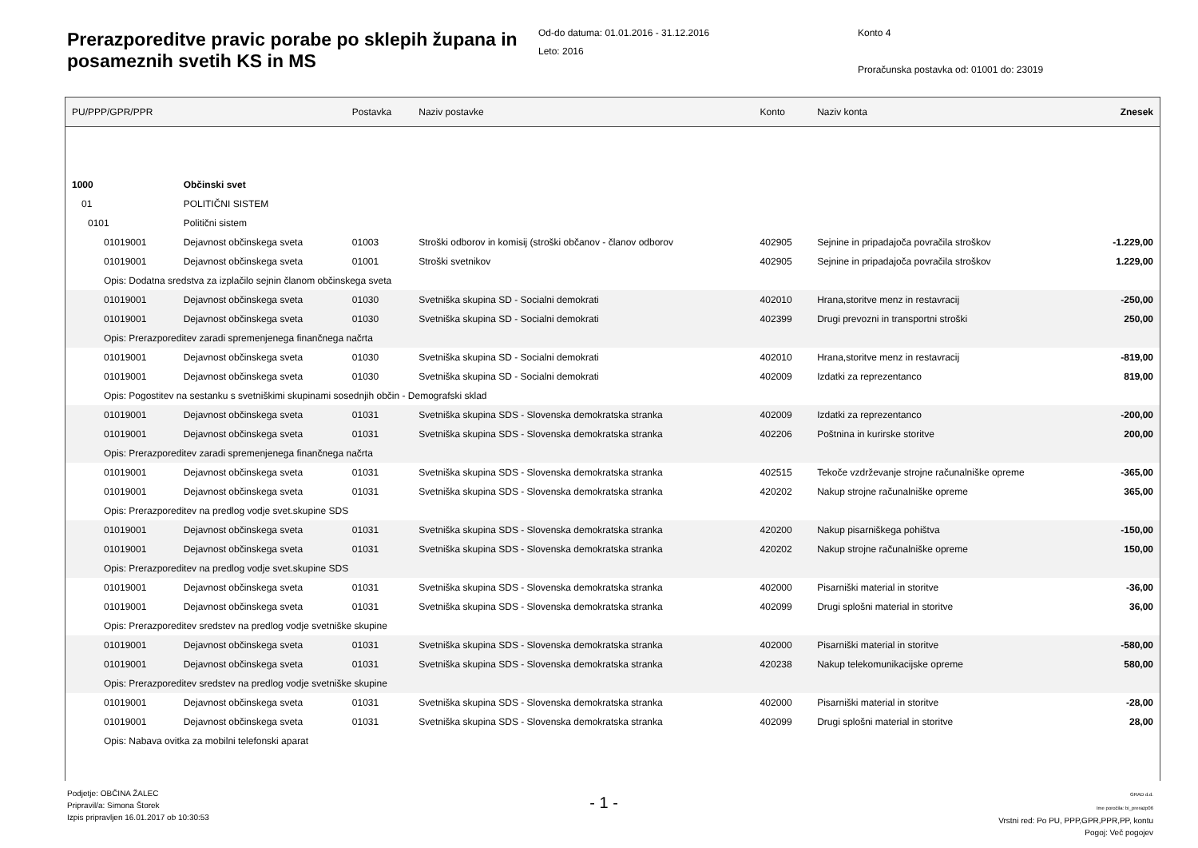Prerazporeditve pravic porabe po sklepih županа in posameznih svetih KS in MS
Od-do datuma: 01.01.2016 - 31.12.2016
Leto: 2016
Konto 4
Proračunska postavka od: 01001 do: 23019
| PU/PPP/GPR/PPR | | Postavka | Naziv postavke | Konto | Naziv konta | Znesek |
| --- | --- | --- | --- | --- | --- | --- |
| 1000 | Občinski svet | | | | | |
| 01 | POLITIČNI SISTEM | | | | | |
| 0101 | Politični sistem | | | | | |
| 01019001 | Dejavnost občinskega sveta | 01003 | Stroški odborov in komisij (stroški občanov - članov odborov | 402905 | Sejnine in pripadajoča povračila stroškov | -1.229,00 |
| 01019001 | Dejavnost občinskega sveta | 01001 | Stroški svetnikov | 402905 | Sejnine in pripadajoča povračila stroškov | 1.229,00 |
| Opis: Dodatna sredstva za izplačilo sejnin članom občinskega sveta | | | | | | |
| 01019001 | Dejavnost občinskega sveta | 01030 | Svetniška skupina SD - Socialni demokrati | 402010 | Hrana,storitve menz in restavracij | -250,00 |
| 01019001 | Dejavnost občinskega sveta | 01030 | Svetniška skupina SD - Socialni demokrati | 402399 | Drugi prevozni in transportni stroški | 250,00 |
| Opis: Prerazporeditev zaradi spremenjenega finančnega načrta | | | | | | |
| 01019001 | Dejavnost občinskega sveta | 01030 | Svetniška skupina SD - Socialni demokrati | 402010 | Hrana,storitve menz in restavracij | -819,00 |
| 01019001 | Dejavnost občinskega sveta | 01030 | Svetniška skupina SD - Socialni demokrati | 402009 | Izdatki za reprezentanco | 819,00 |
| Opis: Pogostitev na sestanku s svetniškimi skupinami sosednjih občin - Demografski sklad | | | | | | |
| 01019001 | Dejavnost občinskega sveta | 01031 | Svetniška skupina SDS - Slovenska demokratska stranka | 402009 | Izdatki za reprezentanco | -200,00 |
| 01019001 | Dejavnost občinskega sveta | 01031 | Svetniška skupina SDS - Slovenska demokratska stranka | 402206 | Poštnina in kurirske storitve | 200,00 |
| Opis: Prerazporeditev zaradi spremenjenega finančnega načrta | | | | | | |
| 01019001 | Dejavnost občinskega sveta | 01031 | Svetniška skupina SDS - Slovenska demokratska stranka | 402515 | Tekoče vzdrževanje strojne računalniške opreme | -365,00 |
| 01019001 | Dejavnost občinskega sveta | 01031 | Svetniška skupina SDS - Slovenska demokratska stranka | 420202 | Nakup strojne računalniške opreme | 365,00 |
| Opis: Prerazporeditev na predlog vodje svet.skupine SDS | | | | | | |
| 01019001 | Dejavnost občinskega sveta | 01031 | Svetniška skupina SDS - Slovenska demokratska stranka | 420200 | Nakup pisarniškega pohištva | -150,00 |
| 01019001 | Dejavnost občinskega sveta | 01031 | Svetniška skupina SDS - Slovenska demokratska stranka | 420202 | Nakup strojne računalniške opreme | 150,00 |
| Opis: Prerazporeditev na predlog vodje svet.skupine SDS | | | | | | |
| 01019001 | Dejavnost občinskega sveta | 01031 | Svetniška skupina SDS - Slovenska demokratska stranka | 402000 | Pisarniški material in storitve | -36,00 |
| 01019001 | Dejavnost občinskega sveta | 01031 | Svetniška skupina SDS - Slovenska demokratska stranka | 402099 | Drugi splošni material in storitve | 36,00 |
| Opis: Prerazporeditev sredstev na predlog vodje svetniške skupine | | | | | | |
| 01019001 | Dejavnost občinskega sveta | 01031 | Svetniška skupina SDS - Slovenska demokratska stranka | 402000 | Pisarniški material in storitve | -580,00 |
| 01019001 | Dejavnost občinskega sveta | 01031 | Svetniška skupina SDS - Slovenska demokratska stranka | 420238 | Nakup telekomunikacijske opreme | 580,00 |
| Opis: Prerazporeditev sredstev na predlog vodje svetniške skupine | | | | | | |
| 01019001 | Dejavnost občinskega sveta | 01031 | Svetniška skupina SDS - Slovenska demokratska stranka | 402000 | Pisarniški material in storitve | -28,00 |
| 01019001 | Dejavnost občinskega sveta | 01031 | Svetniška skupina SDS - Slovenska demokratska stranka | 402099 | Drugi splošni material in storitve | 28,00 |
| Opis: Nabava ovitka za mobilni telefonski aparat | | | | | | |
Podjetje: OBČINA ŽALEC
Pripravil/a: Simona Štorek
Izpis pripravljen 16.01.2017 ob 10:30:53
- 1 -
GRAD d.d.
Ime poročila: bi_prerazp06
Vrstni red: Po PU, PPP,GPR,PPR,PP, kontu
Pogoj: Več pogojev